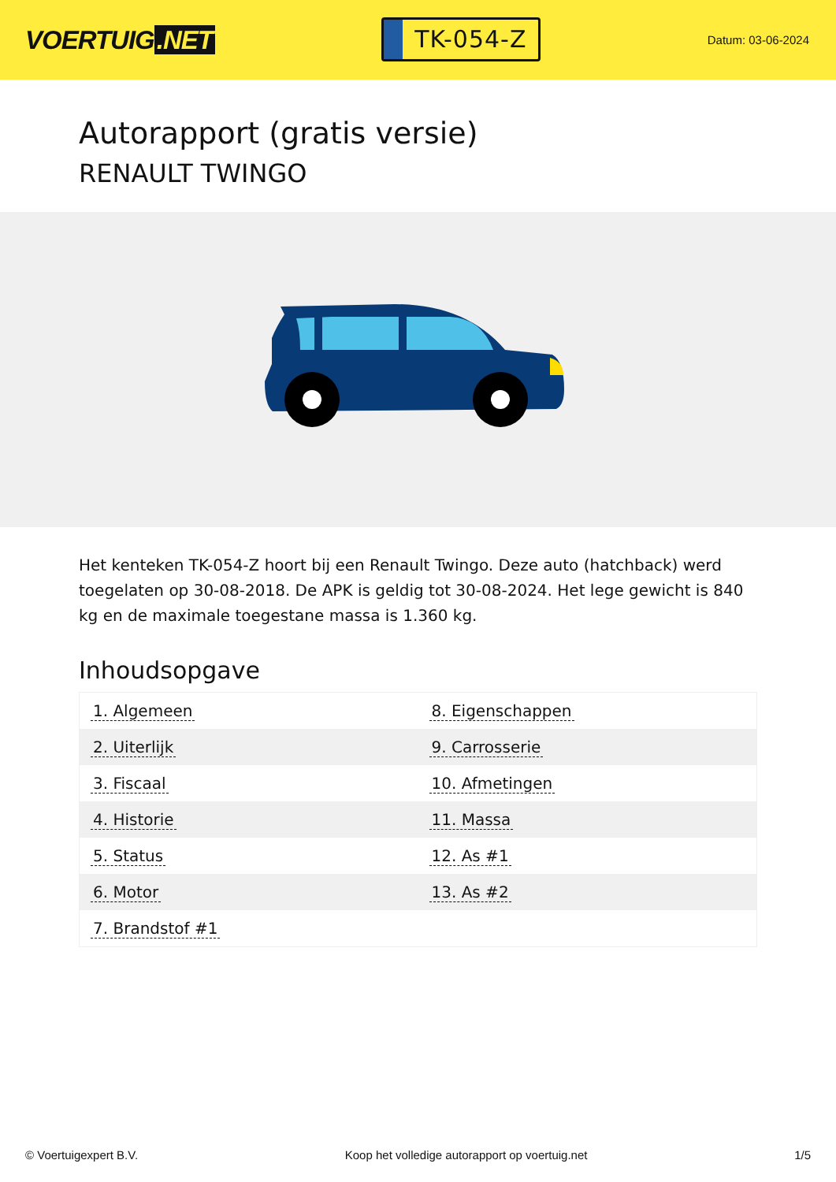VOERTUIG.NET
TK-054-Z
Datum: 03-06-2024
Autorapport (gratis versie)
RENAULT TWINGO
Het kenteken TK-054-Z hoort bij een Renault Twingo. Deze auto (hatchback) werd toegelaten op 30-08-2018. De APK is geldig tot 30-08-2024. Het lege gewicht is 840 kg en de maximale toegestane massa is 1.360 kg.
Inhoudsopgave
| 1. Algemeen | 8. Eigenschappen |
| 2. Uiterlijk | 9. Carrosserie |
| 3. Fiscaal | 10. Afmetingen |
| 4. Historie | 11. Massa |
| 5. Status | 12. As #1 |
| 6. Motor | 13. As #2 |
| 7. Brandstof #1 | |
© Voertuigexpert B.V. Koop het volledige autorapport op voertuig.net 1/5